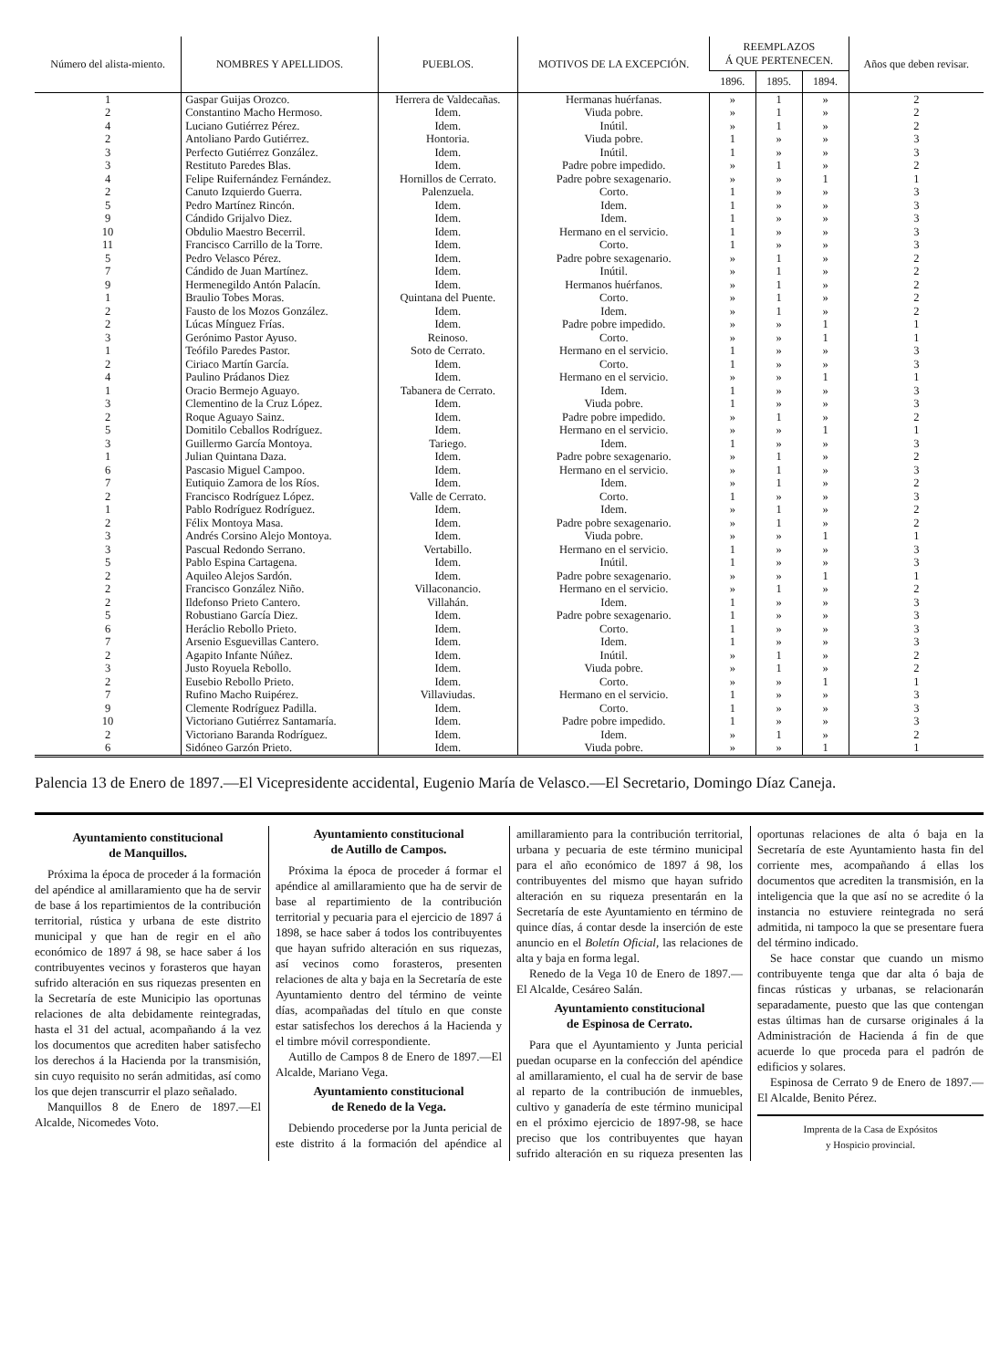| Número del alista-miento. | NOMBRES Y APELLIDOS. | PUEBLOS. | MOTIVOS DE LA EXCEPCIÓN. | REEMPLAZOS Á QUE PERTENECEN. | | | Años que deben revisar. |
| --- | --- | --- | --- | --- | --- | --- | --- |
| | | | | 1896. | 1895. | 1894. | |
| 1 | Gaspar Guijas Orozco. | Herrera de Valdecañas. | Hermanas huérfanas. | » | 1 | » | 2 |
| 2 | Constantino Macho Hermoso. | Idem. | Viuda pobre. | » | 1 | » | 2 |
| 4 | Luciano Gutiérrez Pérez. | Idem. | Inútil. | » | 1 | » | 2 |
| 2 | Antoliano Pardo Gutiérrez. | Hontoria. | Viuda pobre. | 1 | » | » | 3 |
| 3 | Perfecto Gutiérrez González. | Idem. | Inútil. | 1 | » | » | 3 |
| 3 | Restituto Paredes Blas. | Idem. | Padre pobre impedido. | » | 1 | » | 2 |
| 4 | Felipe Ruifernández Fernández. | Hornillos de Cerrato. | Padre pobre sexagenario. | » | » | 1 | 1 |
| 2 | Canuto Izquierdo Guerra. | Palenzuela. | Corto. | 1 | » | » | 3 |
| 5 | Pedro Martínez Rincón. | Idem. | Idem. | 1 | » | » | 3 |
| 9 | Cándido Grijalvo Diez. | Idem. | Idem. | 1 | » | » | 3 |
| 10 | Obdulio Maestro Becerril. | Idem. | Hermano en el servicio. | 1 | » | » | 3 |
| 11 | Francisco Carrillo de la Torre. | Idem. | Corto. | 1 | » | » | 3 |
| 5 | Pedro Velasco Pérez. | Idem. | Padre pobre sexagenario. | » | 1 | » | 2 |
| 7 | Cándido de Juan Martínez. | Idem. | Inútil. | » | 1 | » | 2 |
| 9 | Hermenegildo Antón Palacín. | Idem. | Hermanos huérfanos. | » | 1 | » | 2 |
| 1 | Braulio Tobes Moras. | Quintana del Puente. | Corto. | » | 1 | » | 2 |
| 2 | Fausto de los Mozos González. | Idem. | Idem. | » | 1 | » | 2 |
| 2 | Lúcas Mínguez Frías. | Idem. | Padre pobre impedido. | » | » | 1 | 1 |
| 3 | Gerónimo Pastor Ayuso. | Reinoso. | Corto. | » | » | 1 | 1 |
| 1 | Teófilo Paredes Pastor. | Soto de Cerrato. | Hermano en el servicio. | 1 | » | » | 3 |
| 2 | Ciriaco Martín García. | Idem. | Corto. | 1 | » | » | 3 |
| 4 | Paulino Prádanos Diez | Idem. | Hermano en el servicio. | » | » | 1 | 1 |
| 1 | Oracio Bermejo Aguayo. | Tabanera de Cerrato. | Idem. | 1 | » | » | 3 |
| 3 | Clementino de la Cruz López. | Idem. | Viuda pobre. | 1 | » | » | 3 |
| 2 | Roque Aguayo Sainz. | Idem. | Padre pobre impedido. | » | 1 | » | 2 |
| 5 | Domitilo Ceballos Rodríguez. | Idem. | Hermano en el servicio. | » | » | 1 | 1 |
| 3 | Guillermo García Montoya. | Tariego. | Idem. | 1 | » | » | 3 |
| 1 | Julian Quintana Daza. | Idem. | Padre pobre sexagenario. | » | 1 | » | 2 |
| 6 | Pascasio Miguel Campoo. | Idem. | Hermano en el servicio. | » | 1 | » | 3 |
| 7 | Eutiquio Zamora de los Ríos. | Idem. | Idem. | » | 1 | » | 2 |
| 2 | Francisco Rodríguez López. | Valle de Cerrato. | Corto. | 1 | » | » | 3 |
| 1 | Pablo Rodríguez Rodríguez. | Idem. | Idem. | » | 1 | » | 2 |
| 2 | Félix Montoya Masa. | Idem. | Padre pobre sexagenario. | » | 1 | » | 2 |
| 3 | Andrés Corsino Alejo Montoya. | Idem. | Viuda pobre. | » | » | 1 | 1 |
| 3 | Pascual Redondo Serrano. | Vertabillo. | Hermano en el servicio. | 1 | » | » | 3 |
| 5 | Pablo Espina Cartagena. | Idem. | Inútil. | 1 | » | » | 3 |
| 2 | Aquileo Alejos Sardón. | Idem. | Padre pobre sexagenario. | » | » | 1 | 1 |
| 2 | Francisco González Niño. | Villaconancio. | Hermano en el servicio. | » | 1 | » | 2 |
| 2 | Ildefonso Prieto Cantero. | Villahán. | Idem. | 1 | » | » | 3 |
| 5 | Robustiano García Diez. | Idem. | Padre pobre sexagenario. | 1 | » | » | 3 |
| 6 | Heráclio Rebollo Prieto. | Idem. | Corto. | 1 | » | » | 3 |
| 7 | Arsenio Esguevillas Cantero. | Idem. | Idem. | 1 | » | » | 3 |
| 2 | Agapito Infante Núñez. | Idem. | Inútil. | » | 1 | » | 2 |
| 3 | Justo Royuela Rebollo. | Idem. | Viuda pobre. | » | 1 | » | 2 |
| 2 | Eusebio Rebollo Prieto. | Idem. | Corto. | » | » | 1 | 1 |
| 7 | Rufino Macho Ruipérez. | Villaviudas. | Hermano en el servicio. | 1 | » | » | 3 |
| 9 | Clemente Rodríguez Padilla. | Idem. | Corto. | 1 | » | » | 3 |
| 10 | Victoriano Gutiérrez Santamaría. | Idem. | Padre pobre impedido. | 1 | » | » | 3 |
| 2 | Victoriano Baranda Rodríguez. | Idem. | Idem. | » | 1 | » | 2 |
| 6 | Sidóneo Garzón Prieto. | Idem. | Viuda pobre. | » | » | 1 | 1 |
Palencia 13 de Enero de 1897.—El Vicepresidente accidental, Eugenio María de Velasco.—El Secretario, Domingo Díaz Caneja.
Ayuntamiento constitucional
de Manquillos.
Próxima la época de proceder á la formación del apéndice al amillaramiento que ha de servir de base á los repartimientos de la contribución territorial, rústica y urbana de este distrito municipal y que han de regir en el año económico de 1897 á 98, se hace saber á los contribuyentes vecinos y forasteros que hayan sufrido alteración en sus riquezas presenten en la Secretaría de este Municipio las oportunas relaciones de alta debidamente reintegradas, hasta el 31 del actual, acompañando á la vez los documentos que acrediten haber satisfecho los derechos á la Hacienda por la transmisión, sin cuyo requisito no serán admitidas, así como los que dejen transcurrir el plazo señalado.
Manquillos 8 de Enero de 1897.—El Alcalde, Nicomedes Voto.
Ayuntamiento constitucional
de Autillo de Campos.
Próxima la época de proceder á formar el apéndice al amillaramiento que ha de servir de base al repartimiento de la contribución territorial y pecuaria para el ejercicio de 1897 á 1898, se hace saber á todos los contribuyentes que hayan sufrido alteración en sus riquezas, así vecinos como forasteros, presenten relaciones de alta y baja en la Secretaría de este Ayuntamiento dentro del término de veinte días, acompañadas del título en que conste estar satisfechos los derechos á la Hacienda y el timbre móvil correspondiente.
Autillo de Campos 8 de Enero de 1897.—El Alcalde, Mariano Vega.
Ayuntamiento constitucional
de Renedo de la Vega.
Debiendo procederse por la Junta pericial de este distrito á la formación del apéndice al amillaramiento para la contribución territorial, urbana y pecuaria de este término municipal para el año económico de 1897 á 98, los contribuyentes del mismo que hayan sufrido alteración en su riqueza presentarán en la Secretaría de este Ayuntamiento en término de quince días, á contar desde la inserción de este anuncio en el Boletín Oficial, las relaciones de alta y baja en forma legal.
Renedo de la Vega 10 de Enero de 1897.—El Alcalde, Cesáreo Salán.
Ayuntamiento constitucional
de Espinosa de Cerrato.
Para que el Ayuntamiento y Junta pericial puedan ocuparse en la confección del apéndice al amillaramiento, el cual ha de servir de base al reparto de la contribución de inmuebles, cultivo y ganadería de este término municipal en el próximo ejercicio de 1897-98, se hace preciso que los contribuyentes que hayan sufrido alteración en su riqueza presenten las oportunas relaciones de alta ó baja en la Secretaría de este Ayuntamiento hasta fin del corriente mes, acompañando á ellas los documentos que acrediten la transmisión, en la inteligencia que la que así no se acredite ó la instancia no estuviere reintegrada no será admitida, ni tampoco la que se presentare fuera del término indicado.
Se hace constar que cuando un mismo contribuyente tenga que dar alta ó baja de fincas rústicas y urbanas, se relacionarán separadamente, puesto que las que contengan estas últimas han de cursarse originales á la Administración de Hacienda á fin de que acuerde lo que proceda para el padrón de edificios y solares.
Espinosa de Cerrato 9 de Enero de 1897.—El Alcalde, Benito Pérez.
Imprenta de la Casa de Expósitos
y Hospicio provincial.